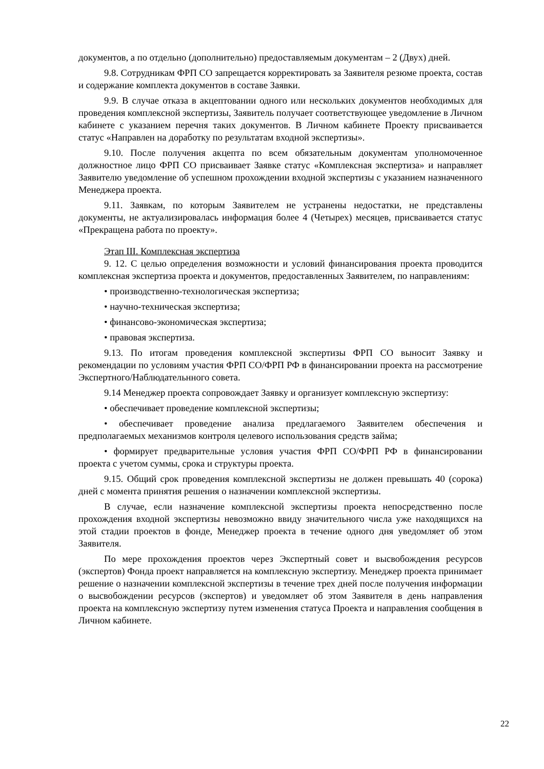документов, а по отдельно (дополнительно) предоставляемым документам – 2 (Двух) дней.
9.8. Сотрудникам ФРП СО запрещается корректировать за Заявителя резюме проекта, состав и содержание комплекта документов в составе Заявки.
9.9. В случае отказа в акцептовании одного или нескольких документов необходимых для проведения комплексной экспертизы, Заявитель получает соответствующее уведомление в Личном кабинете с указанием перечня таких документов. В Личном кабинете Проекту присваивается статус «Направлен на доработку по результатам входной экспертизы».
9.10. После получения акцепта по всем обязательным документам уполномоченное должностное лицо ФРП СО присваивает Заявке статус «Комплексная экспертиза» и направляет Заявителю уведомление об успешном прохождении входной экспертизы с указанием назначенного Менеджера проекта.
9.11. Заявкам, по которым Заявителем не устранены недостатки, не представлены документы, не актуализировалась информация более 4 (Четырех) месяцев, присваивается статус «Прекращена работа по проекту».
Этап III. Комплексная экспертиза
9. 12. С целью определения возможности и условий финансирования проекта проводится комплексная экспертиза проекта и документов, предоставленных Заявителем, по направлениям:
• производственно-технологическая экспертиза;
• научно-техническая экспертиза;
• финансово-экономическая экспертиза;
• правовая экспертиза.
9.13. По итогам проведения комплексной экспертизы ФРП СО выносит Заявку и рекомендации по условиям участия ФРП СО/ФРП РФ в финансировании проекта на рассмотрение Экспертного/Наблюдательнного совета.
9.14 Менеджер проекта сопровождает Заявку и организует комплексную экспертизу:
• обеспечивает проведение комплексной экспертизы;
• обеспечивает проведение анализа предлагаемого Заявителем обеспечения и предполагаемых механизмов контроля целевого использования средств займа;
• формирует предварительные условия участия ФРП СО/ФРП РФ в финансировании проекта с учетом суммы, срока и структуры проекта.
9.15. Общий срок проведения комплексной экспертизы не должен превышать 40 (сорока) дней с момента принятия решения о назначении комплексной экспертизы.
В случае, если назначение комплексной экспертизы проекта непосредственно после прохождения входной экспертизы невозможно ввиду значительного числа уже находящихся на этой стадии проектов в фонде, Менеджер проекта в течение одного дня уведомляет об этом Заявителя.
По мере прохождения проектов через Экспертный совет и высвобождения ресурсов (экспертов) Фонда проект направляется на комплексную экспертизу. Менеджер проекта принимает решение о назначении комплексной экспертизы в течение трех дней после получения информации о высвобождении ресурсов (экспертов) и уведомляет об этом Заявителя в день направления проекта на комплексную экспертизу путем изменения статуса Проекта и направления сообщения в Личном кабинете.
22